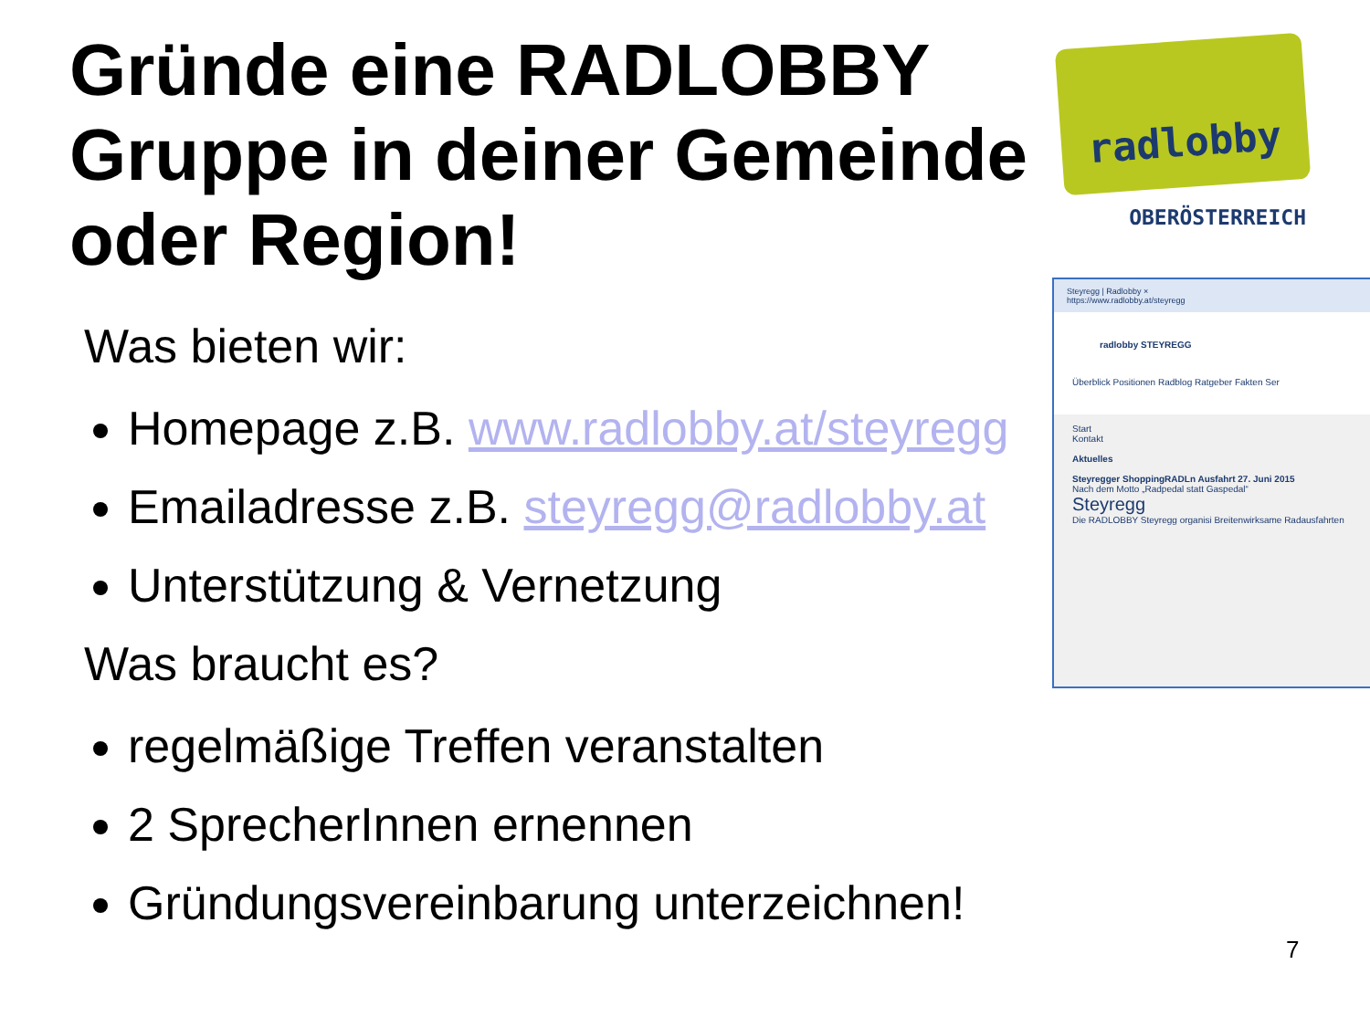Gründe eine RADLOBBY Gruppe in deiner Gemeinde oder Region!
Was bieten wir:
Homepage z.B. www.radlobby.at/steyregg
Emailadresse z.B. steyregg@radlobby.at
Unterstützung & Vernetzung
Was braucht es?
regelmäßige Treffen veranstalten
2 SprecherInnen ernennen
Gründungsvereinbarung unterzeichnen!
radlobby
OBERÖSTERREICH
Steyregg | Radlobby ×
https://www.radlobby.at/steyregg
radlobby STEYREGG
Überblick Positionen Radblog Ratgeber Fakten Ser
Start
Kontakt
Aktuelles
Steyregger ShoppingRADLn Ausfahrt 27. Juni 2015
Nach dem Motto „Radpedal statt Gaspedal“
Steyregg
Die RADLOBBY Steyregg organisi Breitenwirksame Radausfahrten
7